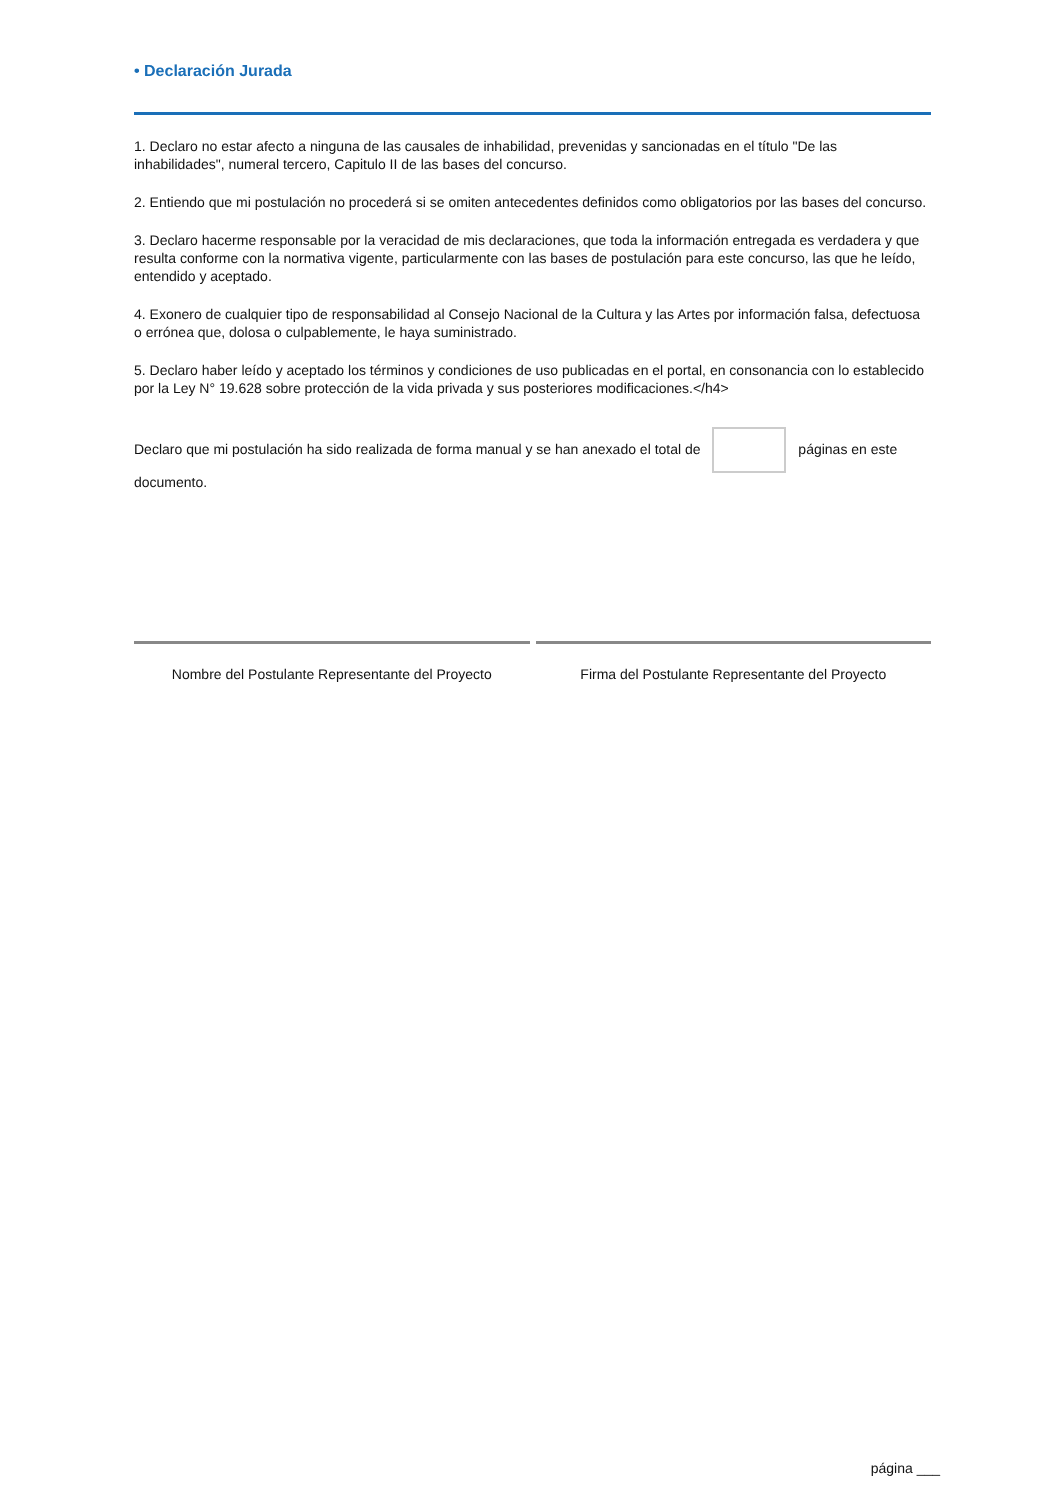• Declaración Jurada
1. Declaro no estar afecto a ninguna de las causales de inhabilidad, prevenidas y sancionadas en el título "De las inhabilidades", numeral tercero, Capitulo II de las bases del concurso.
2. Entiendo que mi postulación no procederá si se omiten antecedentes definidos como obligatorios por las bases del concurso.
3. Declaro hacerme responsable por la veracidad de mis declaraciones, que toda la información entregada es verdadera y que resulta conforme con la normativa vigente, particularmente con las bases de postulación para este concurso, las que he leído, entendido y aceptado.
4. Exonero de cualquier tipo de responsabilidad al Consejo Nacional de la Cultura y las Artes por información falsa, defectuosa o errónea que, dolosa o culpablemente, le haya suministrado.
5. Declaro haber leído y aceptado los términos y condiciones de uso publicadas en el portal, en consonancia con lo establecido por la Ley N° 19.628 sobre protección de la vida privada y sus posteriores modificaciones.</h4>
Declaro que mi postulación ha sido realizada de forma manual y se han anexado el total de páginas en este documento.
Nombre del Postulante Representante del Proyecto
Firma del Postulante Representante del Proyecto
página ___